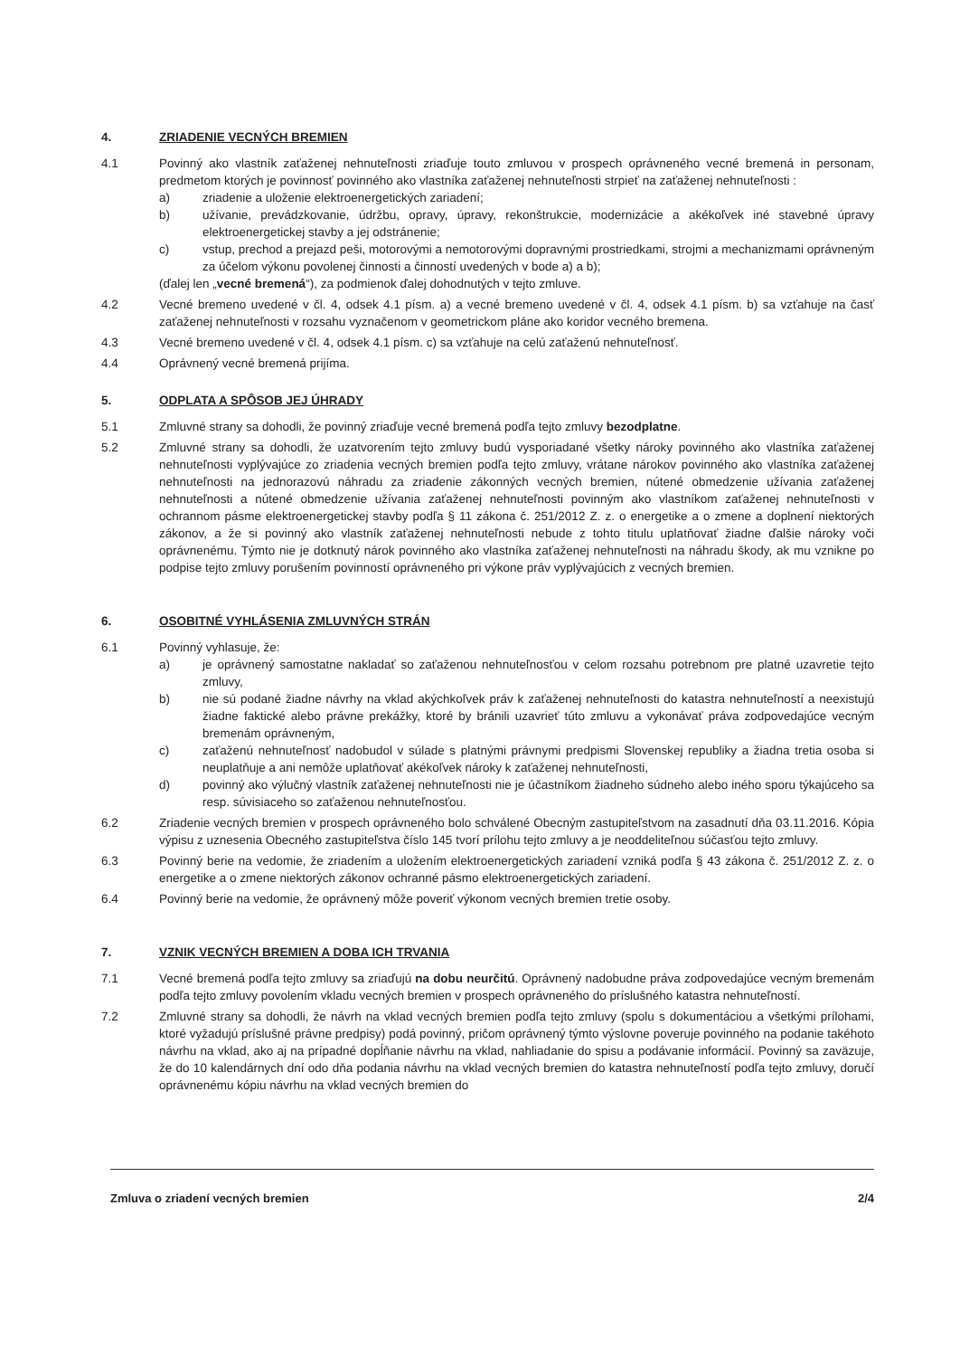4. ZRIADENIE VECNÝCH BREMIEN
4.1 Povinný ako vlastník zaťaženej nehnuteľnosti zriaďuje touto zmluvou v prospech oprávneného vecné bremená in personam, predmetom ktorých je povinnosť povinného ako vlastníka zaťaženej nehnuteľnosti strpieť na zaťaženej nehnuteľnosti :
a) zriadenie a uloženie elektroenergetických zariadení;
b) užívanie, prevádzkovanie, údržbu, opravy, úpravy, rekonštrukcie, modernizácie a akékoľvek iné stavebné úpravy elektroenergetickej stavby a jej odstránenie;
c) vstup, prechod a prejazd peši, motorovými a nemotorovými dopravnými prostriedkami, strojmi a mechanizmami oprávneným za účelom výkonu povolenej činnosti a činností uvedených v bode a) a b);
(ďalej len „vecné bremená“), za podmienok ďalej dohodnutých v tejto zmluve.
4.2 Vecné bremeno uvedené v čl. 4, odsek 4.1 písm. a) a vecné bremeno uvedené v čl. 4, odsek 4.1 písm. b) sa vzťahuje na časť zaťaženej nehnuteľnosti v rozsahu vyznačenom v geometrickom pláne ako koridor vecného bremena.
4.3 Vecné bremeno uvedené v čl. 4, odsek 4.1 písm. c) sa vzťahuje na celú zaťaženú nehnuteľnosť.
4.4 Oprávnený vecné bremená prijíma.
5. ODPLATA A SPÔSOB JEJ ÚHRADY
5.1 Zmluvné strany sa dohodli, že povinný zriaďuje vecné bremená podľa tejto zmluvy bezodplatne.
5.2 Zmluvné strany sa dohodli, že uzatvorením tejto zmluvy budú vysporiadané všetky nároky povinného ako vlastníka zaťaženej nehnuteľnosti vyplývajúce zo zriadenia vecných bremien podľa tejto zmluvy, vrátane nárokov povinného ako vlastníka zaťaženej nehnuteľnosti na jednorazovú náhradu za zriadenie zákonných vecných bremien, nútené obmedzenie užívania zaťaženej nehnuteľnosti a nútené obmedzenie užívania zaťaženej nehnuteľnosti povinným ako vlastníkom zaťaženej nehnuteľnosti v ochrannom pásme elektroenergetickej stavby podľa § 11 zákona č. 251/2012 Z. z. o energetike a o zmene a doplnení niektorých zákonov, a že si povinný ako vlastník zaťaženej nehnuteľnosti nebude z tohto titulu uplatňovať žiadne ďalšie nároky voči oprávnenému. Týmto nie je dotknutý nárok povinného ako vlastníka zaťaženej nehnuteľnosti na náhradu škody, ak mu vznikne po podpise tejto zmluvy porušením povinností oprávneného pri výkone práv vyplývajúcich z vecných bremien.
6. OSOBITNÉ VYHLÁSENIA ZMLUVNÝCH STRÁN
6.1 Povinný vyhlasuje, že:
a) je oprávnený samostatne nakladať so zaťaženou nehnuteľnosťou v celom rozsahu potrebnom pre platné uzavretie tejto zmluvy,
b) nie sú podané žiadne návrhy na vklad akýchkoľvek práv k zaťaženej nehnuteľnosti do katastra nehnuteľností a neexistujú žiadne faktické alebo právne prekážky, ktoré by bránili uzavrieť túto zmluvu a vykonávať práva zodpovedajúce vecným bremenám oprávneným,
c) zaťaženú nehnuteľnosť nadobudol v súlade s platnými právnymi predpismi Slovenskej republiky a žiadna tretia osoba si neuplatňuje a ani nemôže uplatňovať akékoľvek nároky k zaťaženej nehnuteľnosti,
d) povinný ako výlučný vlastník zaťaženej nehnuteľnosti nie je účastníkom žiadneho súdneho alebo iného sporu týkajúceho sa resp. súvisiaceho so zaťaženou nehnuteľnosťou.
6.2 Zriadenie vecných bremien v prospech oprávneného bolo schválené Obecným zastupiteľstvom na zasadnutí dňa 03.11.2016. Kópia výpisu z uznesenia Obecného zastupiteľstva číslo 145 tvorí prílohu tejto zmluvy a je neoddeliteľnou súčasťou tejto zmluvy.
6.3 Povinný berie na vedomie, že zriadením a uložením elektroenergetických zariadení vzniká podľa § 43 zákona č. 251/2012 Z. z. o energetike a o zmene niektorých zákonov ochranné pásmo elektroenergetických zariadení.
6.4 Povinný berie na vedomie, že oprávnený môže poveriť výkonom vecných bremien tretie osoby.
7. VZNIK VECNÝCH BREMIEN A DOBA ICH TRVANIA
7.1 Vecné bremená podľa tejto zmluvy sa zriaďujú na dobu neurčitú. Oprávnený nadobudne práva zodpovedajúce vecným bremenám podľa tejto zmluvy povolením vkladu vecných bremien v prospech oprávneného do príslušného katastra nehnuteľností.
7.2 Zmluvné strany sa dohodli, že návrh na vklad vecných bremien podľa tejto zmluvy (spolu s dokumentáciou a všetkými prílohami, ktoré vyžadujú príslušné právne predpisy) podá povinný, pričom oprávnený týmto výslovne poveruje povinného na podanie takéhoto návrhu na vklad, ako aj na prípadné dopĺňanie návrhu na vklad, nahliadanie do spisu a podávanie informácií. Povinný sa zaväzuje, že do 10 kalendárnych dní odo dňa podania návrhu na vklad vecných bremien do katastra nehnuteľností podľa tejto zmluvy, doručí oprávnenému kópiu návrhu na vklad vecných bremien do
Zmluva o zriadení vecných bremien 2/4